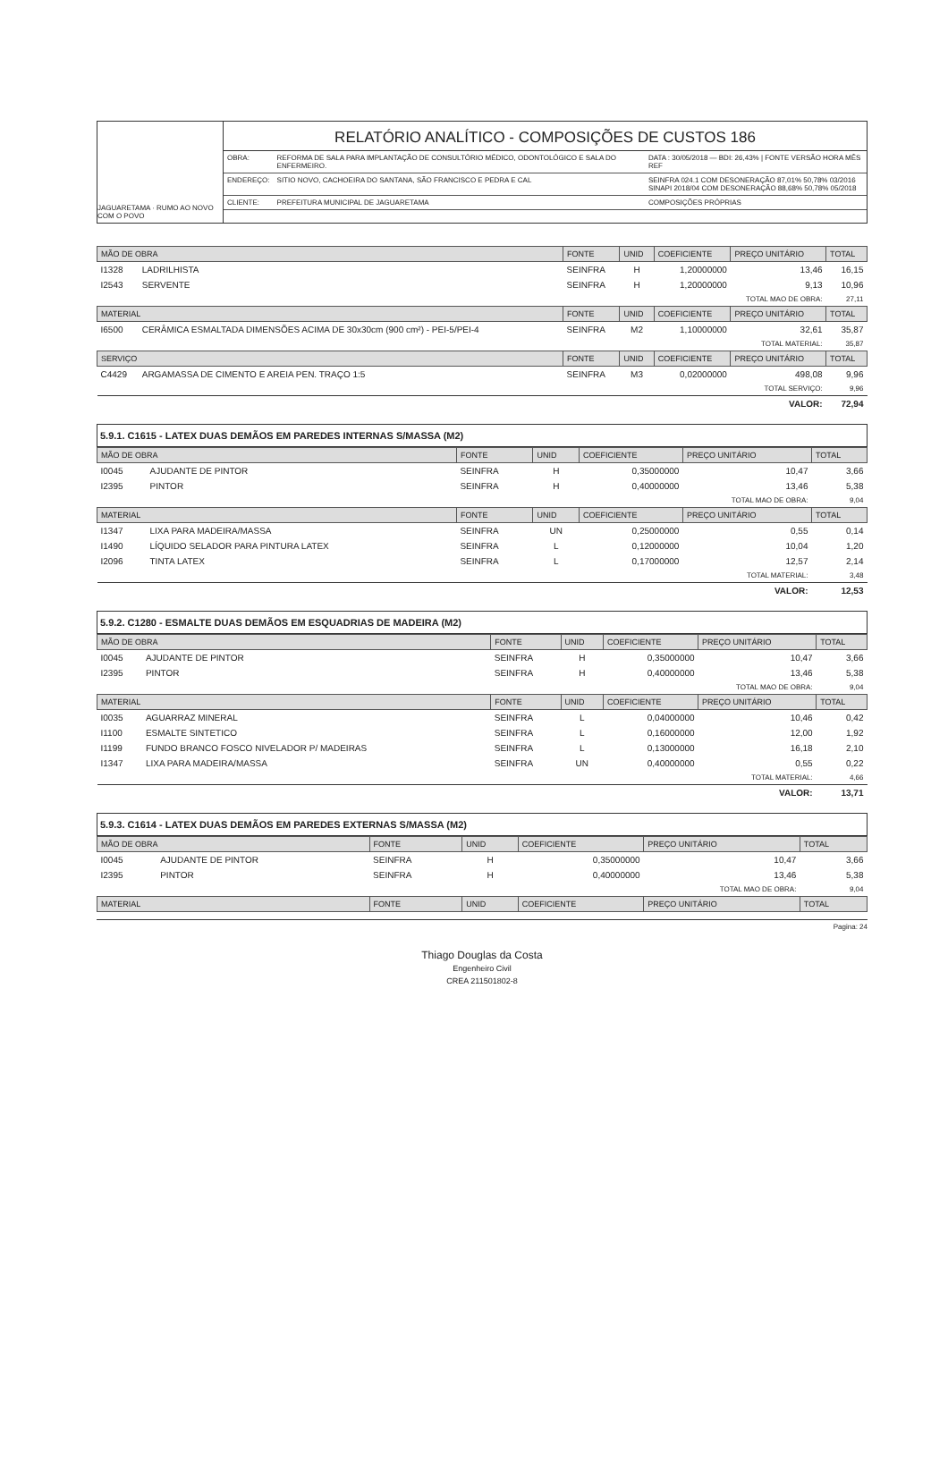JAGUARETAMA · RUMO AO NOVO COM O POVO
RELATÓRIO ANALÍTICO - COMPOSIÇÕES DE CUSTOS 186
| OBRA: | REFORMA DE SALA PARA IMPLANTAÇÃO DE CONSULTÓRIO MÉDICO, ODONTOLÓGICO E SALA DO ENFERMEIRO. | DATA : 30/05/2018 — BDI: 26,43% / FONTE VERSÃO HORA MÊS REF |
| ENDEREÇO: | SITIO NOVO, CACHOEIRA DO SANTANA, SÃO FRANCISCO E PEDRA E CAL | SEINFRA 024.1 COM DESONERAÇÃO 87,01% 50,78% 03/2016 SINAPI 2018/04 COM DESONERAÇÃO 88,68% 50,78% 05/2018 |
| CLIENTE: | PREFEITURA MUNICIPAL DE JAGUARETAMA | COMPOSIÇÕES PRÓPRIAS |
| MÃO DE OBRA | | FONTE | UNID | COEFICIENTE | PREÇO UNITÁRIO | TOTAL |
| --- | --- | --- | --- | --- | --- | --- |
| I1328 | LADRILHISTA | SEINFRA | H | 1,20000000 | 13,46 | 16,15 |
| I2543 | SERVENTE | SEINFRA | H | 1,20000000 | 9,13 | 10,96 |
| TOTAL MAO DE OBRA: | | | | | | 27,11 |
| MATERIAL | | FONTE | UNID | COEFICIENTE | PREÇO UNITÁRIO | TOTAL |
| I6500 | CERÂMICA ESMALTADA DIMENSÕES ACIMA DE 30x30cm (900 cm²) - PEI-5/PEI-4 | SEINFRA | M2 | 1,10000000 | 32,61 | 35,87 |
| TOTAL MATERIAL: | | | | | | 35,87 |
| SERVIÇO | | FONTE | UNID | COEFICIENTE | PREÇO UNITÁRIO | TOTAL |
| C4429 | ARGAMASSA DE CIMENTO E AREIA PEN. TRAÇO 1:5 | SEINFRA | M3 | 0,02000000 | 498,08 | 9,96 |
| TOTAL SERVIÇO: | | | | | | 9,96 |
| VALOR: | | | | | | 72,94 |
5.9.1. C1615 - LATEX DUAS DEMÃOS EM PAREDES INTERNAS S/MASSA (M2)
| MÃO DE OBRA | | FONTE | UNID | COEFICIENTE | PREÇO UNITÁRIO | TOTAL |
| --- | --- | --- | --- | --- | --- | --- |
| I0045 | AJUDANTE DE PINTOR | SEINFRA | H | 0,35000000 | 10,47 | 3,66 |
| I2395 | PINTOR | SEINFRA | H | 0,40000000 | 13,46 | 5,38 |
| TOTAL MAO DE OBRA: | | | | | | 9,04 |
| MATERIAL | | FONTE | UNID | COEFICIENTE | PREÇO UNITÁRIO | TOTAL |
| I1347 | LIXA PARA MADEIRA/MASSA | SEINFRA | UN | 0,25000000 | 0,55 | 0,14 |
| I1490 | LÍQUIDO SELADOR PARA PINTURA LATEX | SEINFRA | L | 0,12000000 | 10,04 | 1,20 |
| I2096 | TINTA LATEX | SEINFRA | L | 0,17000000 | 12,57 | 2,14 |
| TOTAL MATERIAL: | | | | | | 3,48 |
| VALOR: | | | | | | 12,53 |
5.9.2. C1280 - ESMALTE DUAS DEMÃOS EM ESQUADRIAS DE MADEIRA (M2)
| MÃO DE OBRA | | FONTE | UNID | COEFICIENTE | PREÇO UNITÁRIO | TOTAL |
| --- | --- | --- | --- | --- | --- | --- |
| I0045 | AJUDANTE DE PINTOR | SEINFRA | H | 0,35000000 | 10,47 | 3,66 |
| I2395 | PINTOR | SEINFRA | H | 0,40000000 | 13,46 | 5,38 |
| TOTAL MAO DE OBRA: | | | | | | 9,04 |
| MATERIAL | | FONTE | UNID | COEFICIENTE | PREÇO UNITÁRIO | TOTAL |
| I0035 | AGUARRAZ MINERAL | SEINFRA | L | 0,04000000 | 10,46 | 0,42 |
| I1100 | ESMALTE SINTETICO | SEINFRA | L | 0,16000000 | 12,00 | 1,92 |
| I1199 | FUNDO BRANCO FOSCO NIVELADOR P/ MADEIRAS | SEINFRA | L | 0,13000000 | 16,18 | 2,10 |
| I1347 | LIXA PARA MADEIRA/MASSA | SEINFRA | UN | 0,40000000 | 0,55 | 0,22 |
| TOTAL MATERIAL: | | | | | | 4,66 |
| VALOR: | | | | | | 13,71 |
5.9.3. C1614 - LATEX DUAS DEMÃOS EM PAREDES EXTERNAS S/MASSA (M2)
| MÃO DE OBRA | | FONTE | UNID | COEFICIENTE | PREÇO UNITÁRIO | TOTAL |
| --- | --- | --- | --- | --- | --- | --- |
| I0045 | AJUDANTE DE PINTOR | SEINFRA | H | 0,35000000 | 10,47 | 3,66 |
| I2395 | PINTOR | SEINFRA | H | 0,40000000 | 13,46 | 5,38 |
| TOTAL MAO DE OBRA: | | | | | | 9,04 |
| MATERIAL | | FONTE | UNID | COEFICIENTE | PREÇO UNITÁRIO | TOTAL |
Pagina: 24
Thiago Douglas da Costa
Engenheiro Civil
CREA 211501802-8